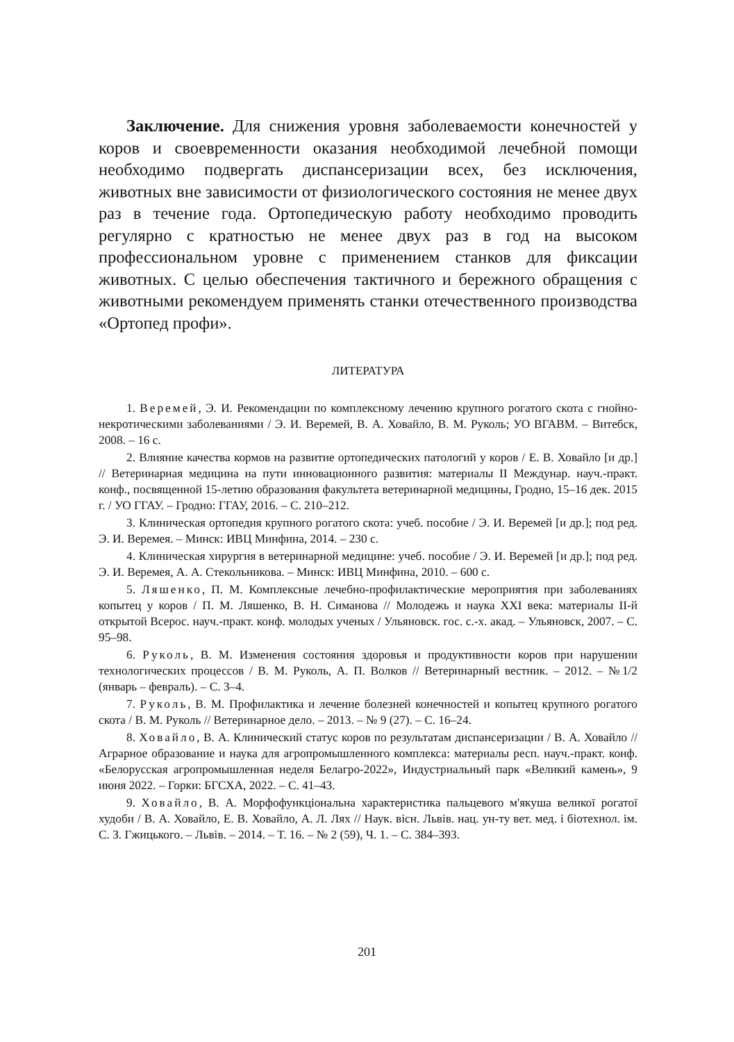Заключение. Для снижения уровня заболеваемости конечностей у коров и своевременности оказания необходимой лечебной помощи необходимо подвергать диспансеризации всех, без исключения, животных вне зависимости от физиологического состояния не менее двух раз в течение года. Ортопедическую работу необходимо проводить регулярно с кратностью не менее двух раз в год на высоком профессиональном уровне с применением станков для фиксации животных. С целью обеспечения тактичного и бережного обращения с животными рекомендуем применять станки отечественного производства «Ортопед профи».
ЛИТЕРАТУРА
1. Веремей, Э. И. Рекомендации по комплексному лечению крупного рогатого скота с гнойно-некротическими заболеваниями / Э. И. Веремей, В. А. Ховайло, В. М. Руколь; УО ВГАВМ. – Витебск, 2008. – 16 с.
2. Влияние качества кормов на развитие ортопедических патологий у коров / Е. В. Ховайло [и др.] // Ветеринарная медицина на пути инновационного развития: материалы II Междунар. науч.-практ. конф., посвященной 15-летию образования факультета ветеринарной медицины, Гродно, 15–16 дек. 2015 г. / УО ГГАУ. – Гродно: ГГАУ, 2016. – С. 210–212.
3. Клиническая ортопедия крупного рогатого скота: учеб. пособие / Э. И. Веремей [и др.]; под ред. Э. И. Веремея. – Минск: ИВЦ Минфина, 2014. – 230 с.
4. Клиническая хирургия в ветеринарной медицине: учеб. пособие / Э. И. Веремей [и др.]; под ред. Э. И. Веремея, А. А. Стекольникова. – Минск: ИВЦ Минфина, 2010. – 600 с.
5. Ляшенко, П. М. Комплексные лечебно-профилактические мероприятия при заболеваниях копытец у коров / П. М. Ляшенко, В. Н. Симанова // Молодежь и наука XXI века: материалы II-й открытой Всерос. науч.-практ. конф. молодых ученых / Ульяновск. гос. с.-х. акад. – Ульяновск, 2007. – С. 95–98.
6. Руколь, В. М. Изменения состояния здоровья и продуктивности коров при нарушении технологических процессов / В. М. Руколь, А. П. Волков // Ветеринарный вестник. – 2012. – №1/2 (январь – февраль). – С. 3–4.
7. Руколь, В. М. Профилактика и лечение болезней конечностей и копытец крупного рогатого скота / В. М. Руколь // Ветеринарное дело. – 2013. – № 9 (27). – С. 16–24.
8. Ховайло, В. А. Клинический статус коров по результатам диспансеризации / В. А. Ховайло // Аграрное образование и наука для агропромышленного комплекса: материалы респ. науч.-практ. конф. «Белорусская агропромышленная неделя Белагро-2022», Индустриальный парк «Великий камень», 9 июня 2022. – Горки: БГСХА, 2022. – С. 41–43.
9. Ховайло, В. А. Морфофункціональна характеристика пальцевого м'якуша великої рогатої худоби / В. А. Ховайло, Е. В. Ховайло, А. Л. Лях // Наук. вісн. Львів. нац. ун-ту вет. мед. і біотехнол. ім. С. З. Гжицького. – Львів. – 2014. – Т. 16. – № 2 (59), Ч. 1. – С. 384–393.
201